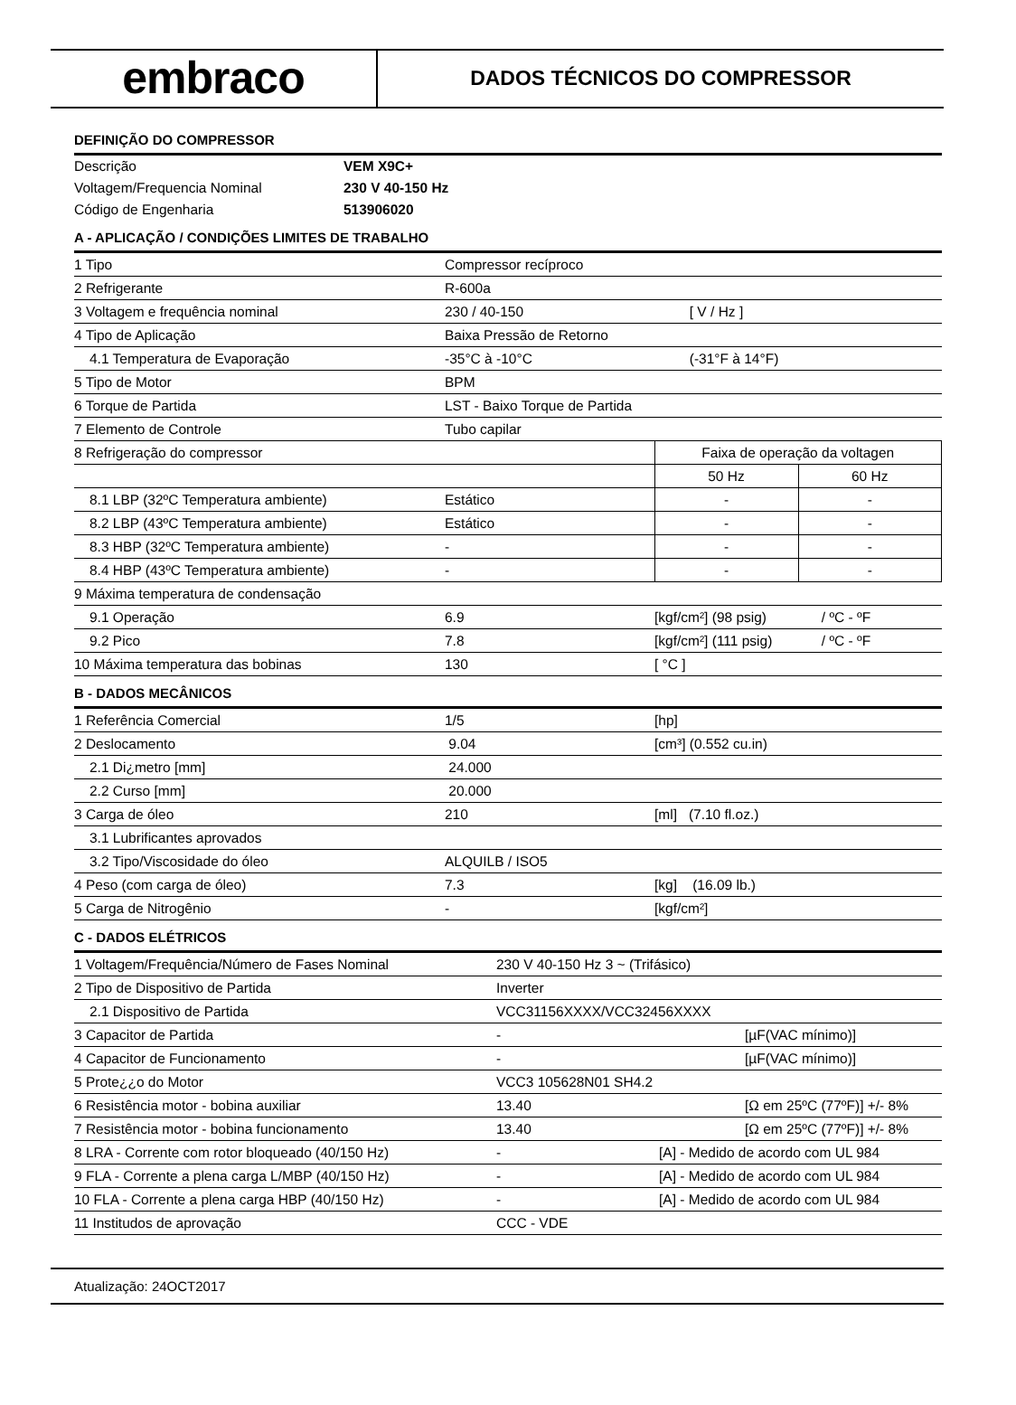embraco
DADOS TÉCNICOS DO COMPRESSOR
DEFINIÇÃO DO COMPRESSOR
| Descrição | VEM X9C+ |
| Voltagem/Frequencia Nominal | 230 V 40-150 Hz |
| Código de Engenharia | 513906020 |
A - APLICAÇÃO / CONDIÇÕES LIMITES DE TRABALHO
| 1 Tipo | Compressor recíproco | | |
| 2 Refrigerante | R-600a | | |
| 3 Voltagem e frequência nominal | 230 / 40-150 | [ V / Hz ] | |
| 4 Tipo de Aplicação | Baixa Pressão de Retorno | | |
| 4.1 Temperatura de Evaporação | -35°C à -10°C | (-31°F à 14°F) | |
| 5 Tipo de Motor | BPM | | |
| 6 Torque de Partida | LST - Baixo Torque de Partida | | |
| 7 Elemento de Controle | Tubo capilar | | |
| 8 Refrigeração do compressor | | Faixa de operação da voltagen | |
| | | 50 Hz | 60 Hz |
| 8.1 LBP (32ºC Temperatura ambiente) | Estático | - | - |
| 8.2 LBP (43ºC Temperatura ambiente) | Estático | - | - |
| 8.3 HBP (32ºC Temperatura ambiente) | - | - | - |
| 8.4 HBP (43ºC Temperatura ambiente) | - | - | - |
| 9 Máxima temperatura de condensação | | | |
| 9.1 Operação | 6.9 | [kgf/cm²] (98 psig) | / ºC - ºF |
| 9.2 Pico | 7.8 | [kgf/cm²] (111 psig) | / ºC - ºF |
| 10 Máxima temperatura das bobinas | 130 | [ °C ] | |
B - DADOS MECÂNICOS
| 1 Referência Comercial | 1/5 | [hp] |
| 2 Deslocamento | 9.04 | [cm³] (0.552 cu.in) |
| 2.1 Di¿metro [mm] | 24.000 | |
| 2.2 Curso [mm] | 20.000 | |
| 3 Carga de óleo | 210 | [ml] (7.10 fl.oz.) |
| 3.1 Lubrificantes aprovados | | |
| 3.2 Tipo/Viscosidade do óleo | ALQUILB / ISO5 | |
| 4 Peso (com carga de óleo) | 7.3 | [kg] (16.09 lb.) |
| 5 Carga de Nitrogênio | - | [kgf/cm²] |
C - DADOS ELÉTRICOS
| 1 Voltagem/Frequência/Número de Fases Nominal | 230 V 40-150 Hz 3 ~ (Trifásico) | |
| 2 Tipo de Dispositivo de Partida | Inverter | |
| 2.1 Dispositivo de Partida | VCC31156XXXX/VCC32456XXXX | |
| 3 Capacitor de Partida | - | [µF(VAC mínimo)] |
| 4 Capacitor de Funcionamento | - | [µF(VAC mínimo)] |
| 5 Prote¿¿o do Motor | VCC3 105628N01 SH4.2 | |
| 6 Resistência motor - bobina auxiliar | 13.40 | [Ω em 25ºC (77ºF)] +/- 8% |
| 7 Resistência motor - bobina funcionamento | 13.40 | [Ω em 25ºC (77ºF)] +/- 8% |
| 8 LRA - Corrente com rotor bloqueado (40/150 Hz) | - | [A] - Medido de acordo com UL 984 |
| 9 FLA - Corrente a plena carga L/MBP (40/150 Hz) | - | [A] - Medido de acordo com UL 984 |
| 10 FLA - Corrente a plena carga HBP (40/150 Hz) | - | [A] - Medido de acordo com UL 984 |
| 11 Institudos de aprovação | CCC - VDE | |
Atualização: 24OCT2017